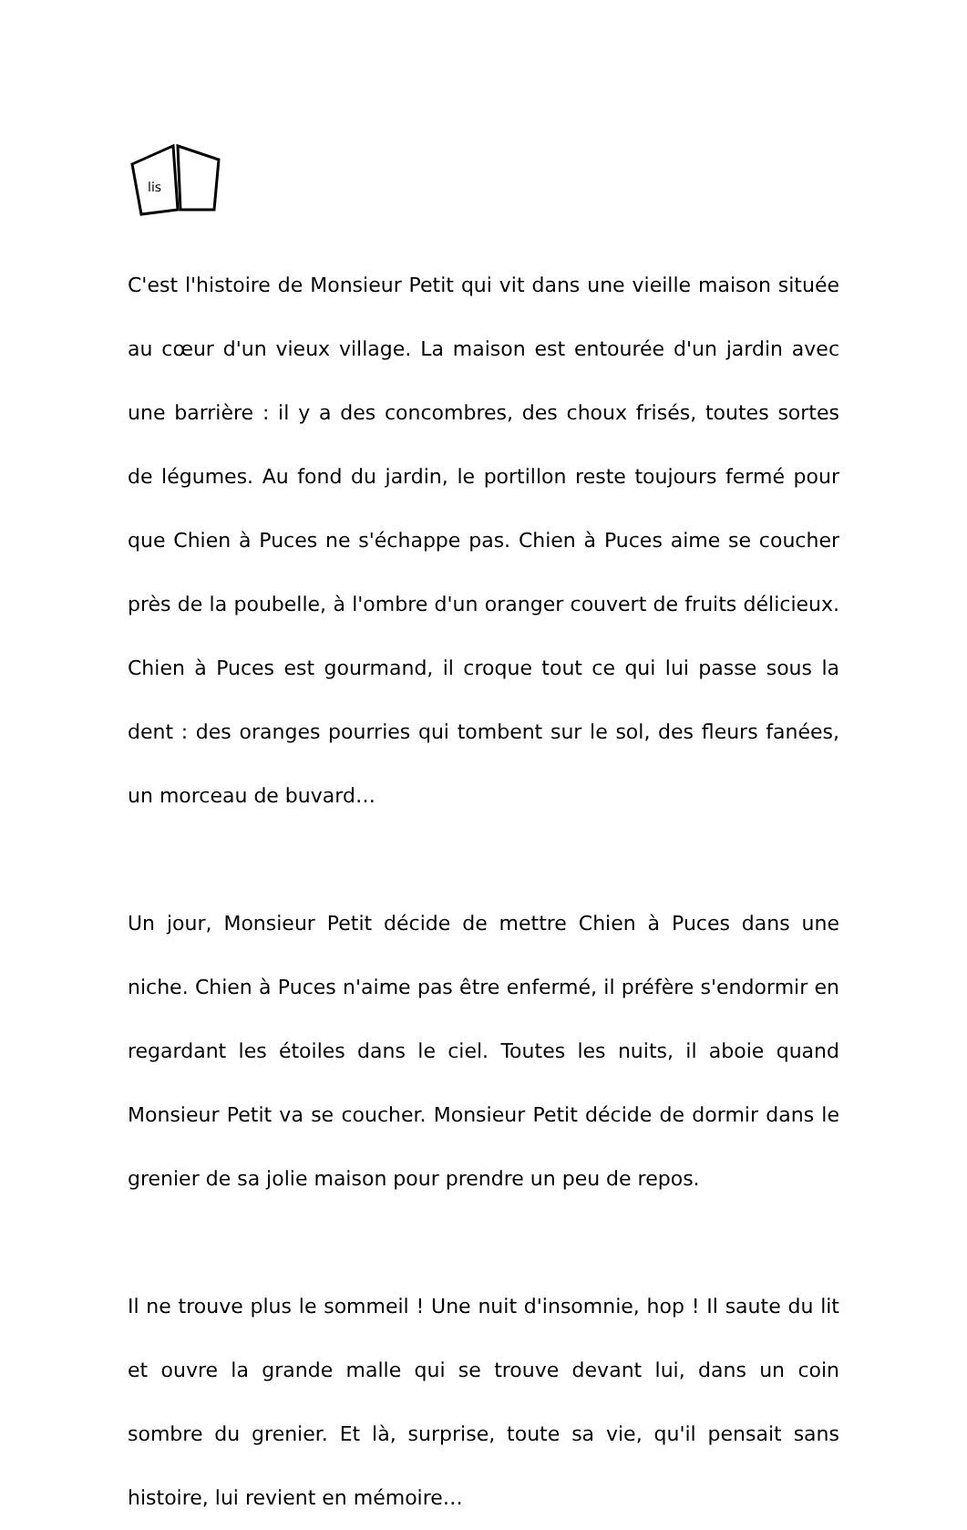lis
C'est l'histoire de Monsieur Petit qui vit dans une vieille maison située au cœur d'un vieux village. La maison est entourée d'un jardin avec une barrière : il y a des concombres, des choux frisés, toutes sortes de légumes. Au fond du jardin, le portillon reste toujours fermé pour que Chien à Puces ne s'échappe pas. Chien à Puces aime se coucher près de la poubelle, à l'ombre d'un oranger couvert de fruits délicieux. Chien à Puces est gourmand, il croque tout ce qui lui passe sous la dent : des oranges pourries qui tombent sur le sol, des fleurs fanées, un morceau de buvard…
Un jour, Monsieur Petit décide de mettre Chien à Puces dans une niche. Chien à Puces n'aime pas être enfermé, il préfère s'endormir en regardant les étoiles dans le ciel. Toutes les nuits, il aboie quand Monsieur Petit va se coucher. Monsieur Petit décide de dormir dans le grenier de sa jolie maison pour prendre un peu de repos.
Il ne trouve plus le sommeil ! Une nuit d'insomnie, hop ! Il saute du lit et ouvre la grande malle qui se trouve devant lui, dans un coin sombre du grenier. Et là, surprise, toute sa vie, qu'il pensait sans histoire, lui revient en mémoire…